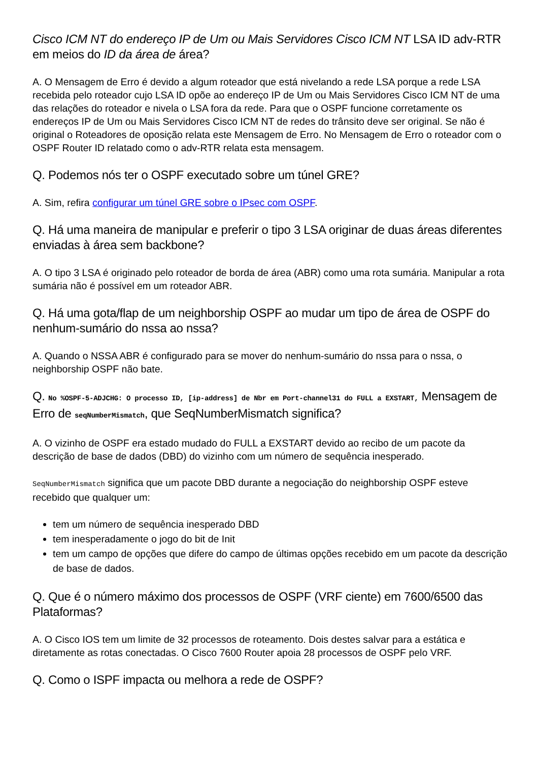Cisco ICM NT do endereço IP de Um ou Mais Servidores Cisco ICM NT LSA ID adv-RTR em meios do ID da área de área?
A. O Mensagem de Erro é devido a algum roteador que está nivelando a rede LSA porque a rede LSA recebida pelo roteador cujo LSA ID opõe ao endereço IP de Um ou Mais Servidores Cisco ICM NT de uma das relações do roteador e nivela o LSA fora da rede. Para que o OSPF funcione corretamente os endereços IP de Um ou Mais Servidores Cisco ICM NT de redes do trânsito deve ser original. Se não é original o Roteadores de oposição relata este Mensagem de Erro. No Mensagem de Erro o roteador com o OSPF Router ID relatado como o adv-RTR relata esta mensagem.
Q. Podemos nós ter o OSPF executado sobre um túnel GRE?
A. Sim, refira configurar um túnel GRE sobre o IPsec com OSPF.
Q. Há uma maneira de manipular e preferir o tipo 3 LSA originar de duas áreas diferentes enviadas à área sem backbone?
A. O tipo 3 LSA é originado pelo roteador de borda de área (ABR) como uma rota sumária. Manipular a rota sumária não é possível em um roteador ABR.
Q. Há uma gota/flap de um neighborship OSPF ao mudar um tipo de área de OSPF do nenhum-sumário do nssa ao nssa?
A. Quando o NSSA ABR é configurado para se mover do nenhum-sumário do nssa para o nssa, o neighborship OSPF não bate.
Q. No %OSPF-5-ADJCHG: O processo ID, [ip-address] de Nbr em Port-channel31 do FULL a EXSTART, Mensagem de Erro de seqNumberMismatch, que SeqNumberMismatch significa?
A. O vizinho de OSPF era estado mudado do FULL a EXSTART devido ao recibo de um pacote da descrição de base de dados (DBD) do vizinho com um número de sequência inesperado.
SeqNumberMismatch significa que um pacote DBD durante a negociação do neighborship OSPF esteve recebido que qualquer um:
tem um número de sequência inesperado DBD
tem inesperadamente o jogo do bit de Init
tem um campo de opções que difere do campo de últimas opções recebido em um pacote da descrição de base de dados.
Q. Que é o número máximo dos processos de OSPF (VRF ciente) em 7600/6500 das Plataformas?
A. O Cisco IOS tem um limite de 32 processos de roteamento. Dois destes salvar para a estática e diretamente as rotas conectadas. O Cisco 7600 Router apoia 28 processos de OSPF pelo VRF.
Q. Como o ISPF impacta ou melhora a rede de OSPF?